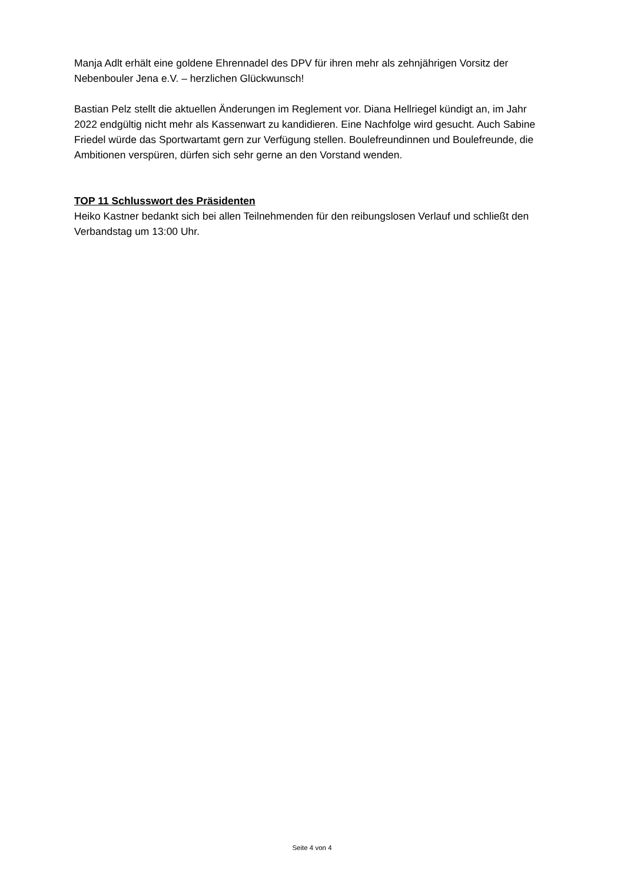Manja Adlt erhält eine goldene Ehrennadel des DPV für ihren mehr als zehnjährigen Vorsitz der Nebenbouler Jena e.V. – herzlichen Glückwunsch!
Bastian Pelz stellt die aktuellen Änderungen im Reglement vor. Diana Hellriegel kündigt an, im Jahr 2022 endgültig nicht mehr als Kassenwart zu kandidieren. Eine Nachfolge wird gesucht. Auch Sabine Friedel würde das Sportwartamt gern zur Verfügung stellen. Boulefreundinnen und Boulefreunde, die Ambitionen verspüren, dürfen sich sehr gerne an den Vorstand wenden.
TOP 11 Schlusswort des Präsidenten
Heiko Kastner bedankt sich bei allen Teilnehmenden für den reibungslosen Verlauf und schließt den Verbandstag um 13:00 Uhr.
Seite 4 von 4